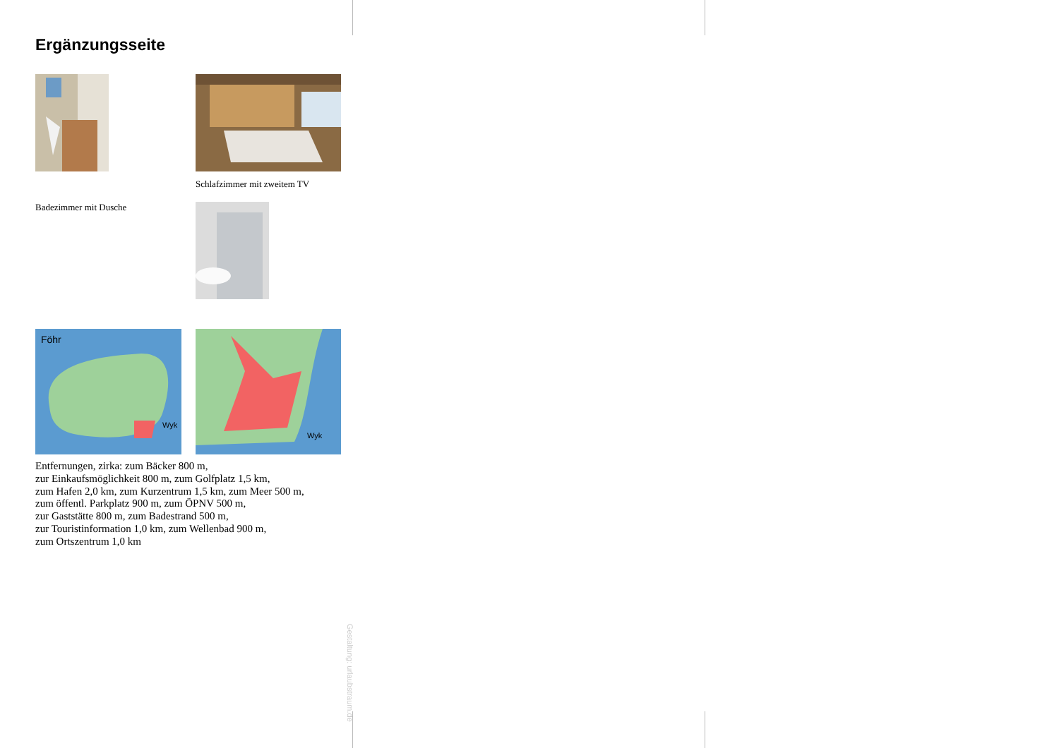Ergänzungsseite
Schlafzimmer mit zweitem TV
Badezimmer mit Dusche
Föhr
Wyk
Wyk
Entfernungen, zirka: zum Bäcker 800 m,
zur Einkaufsmöglichkeit 800 m, zum Golfplatz 1,5 km,
zum Hafen 2,0 km, zum Kurzentrum 1,5 km, zum Meer 500 m,
zum öffentl. Parkplatz 900 m, zum ÖPNV 500 m,
zur Gaststätte 800 m, zum Badestrand 500 m,
zur Touristinformation 1,0 km, zum Wellenbad 900 m,
zum Ortszentrum 1,0 km
Gestaltung: urlaubstraum.de